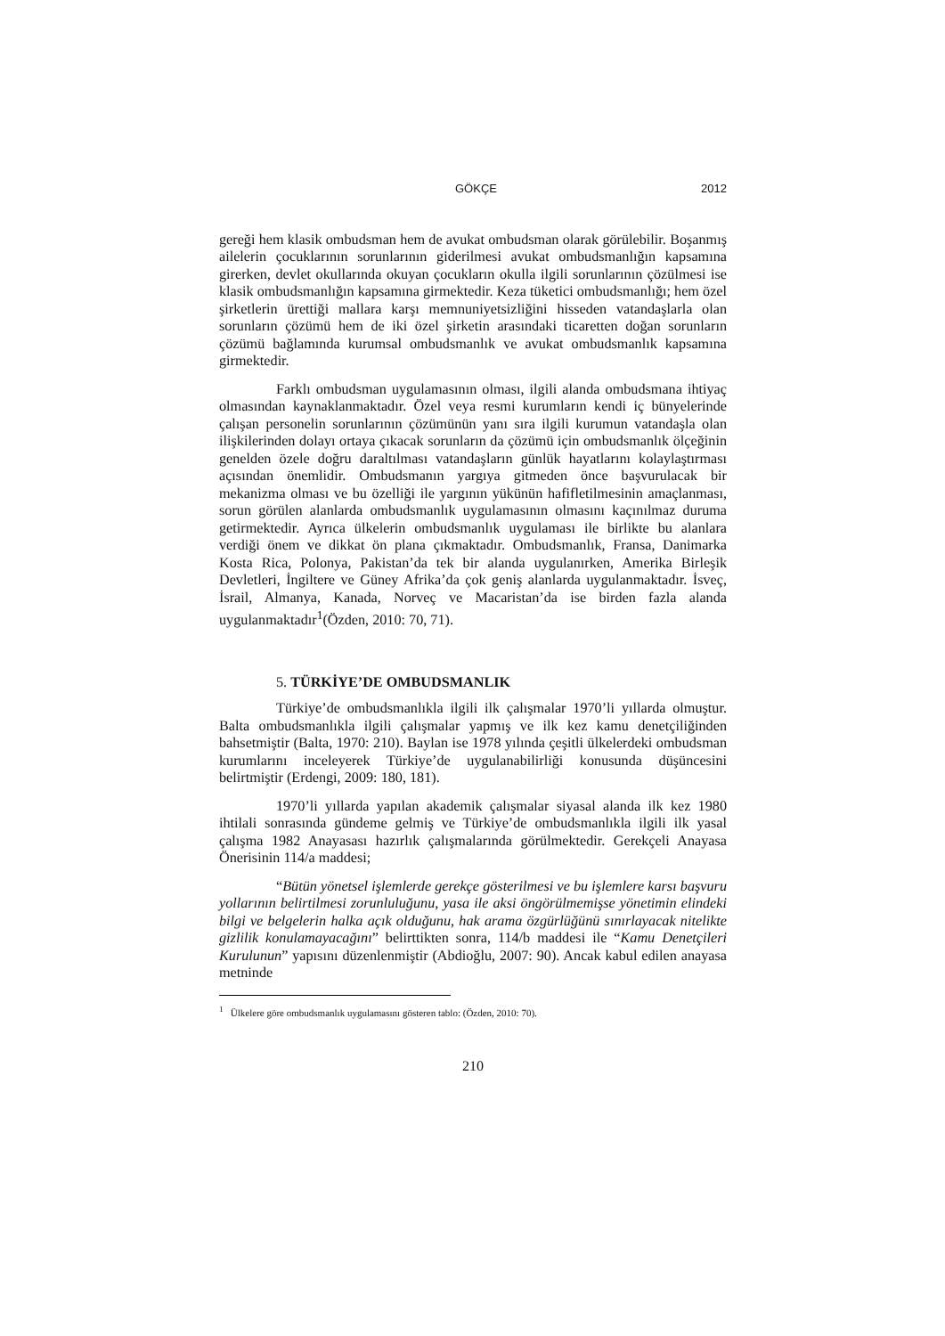GÖKÇE 2012
gereği hem klasik ombudsman hem de avukat ombudsman olarak görülebilir. Boşanmış ailelerin çocuklarının sorunlarının giderilmesi avukat ombudsmanlığın kapsamına girerken, devlet okullarında okuyan çocukların okulla ilgili sorunlarının çözülmesi ise klasik ombudsmanlığın kapsamına girmektedir. Keza tüketici ombudsmanlığı; hem özel şirketlerin ürettiği mallara karşı memnuniyetsizliğini hisseden vatandaşlarla olan sorunların çözümü hem de iki özel şirketin arasındaki ticaretten doğan sorunların çözümü bağlamında kurumsal ombudsmanlık ve avukat ombudsmanlık kapsamına girmektedir.
Farklı ombudsman uygulamasının olması, ilgili alanda ombudsmana ihtiyaç olmasından kaynaklanmaktadır. Özel veya resmi kurumların kendi iç bünyelerinde çalışan personelin sorunlarının çözümünün yanı sıra ilgili kurumun vatandaşla olan ilişkilerinden dolayı ortaya çıkacak sorunların da çözümü için ombudsmanlık ölçeğinin genelden özele doğru daraltılması vatandaşların günlük hayatlarını kolaylaştırması açısından önemlidir. Ombudsmanın yargıya gitmeden önce başvurulacak bir mekanizma olması ve bu özelliği ile yargının yükünün hafifletilmesinin amaçlanması, sorun görülen alanlarda ombudsmanlık uygulamasının olmasını kaçınılmaz duruma getirmektedir. Ayrıca ülkelerin ombudsmanlık uygulaması ile birlikte bu alanlara verdiği önem ve dikkat ön plana çıkmaktadır. Ombudsmanlık, Fransa, Danimarka Kosta Rica, Polonya, Pakistan’da tek bir alanda uygulanırken, Amerika Birleşik Devletleri, İngiltere ve Güney Afrika’da çok geniş alanlarda uygulanmaktadır. İsveç, İsrail, Almanya, Kanada, Norveç ve Macaristan’da ise birden fazla alanda uygulanmaktadır<sup>1</sup>(Özden, 2010: 70, 71).
5. TÜRKİYE’DE OMBUDSMANLIK
Türkiye’de ombudsmanlıkla ilgili ilk çalışmalar 1970’li yıllarda olmuştur. Balta ombudsmanlıkla ilgili çalışmalar yapmış ve ilk kez kamu denetçiliğinden bahsetmiştir (Balta, 1970: 210). Baylan ise 1978 yılında çeşitli ülkelerdeki ombudsman kurumlarını inceleyerek Türkiye’de uygulanabilirliği konusunda düşüncesini belirtmiştir (Erdengi, 2009: 180, 181).
1970’li yıllarda yapılan akademik çalışmalar siyasal alanda ilk kez 1980 ihtilali sonrasında gündeme gelmiş ve Türkiye’de ombudsmanlıkla ilgili ilk yasal çalışma 1982 Anayasası hazırlık çalışmalarında görülmektedir. Gerekçeli Anayasa Önerisinin 114/a maddesi;
“Bütün yönetsel işlemlerde gerekçe gösterilmesi ve bu işlemlere karsı başvuru yollarının belirtilmesi zorunluluğunu, yasa ile aksi öngörülmemişse yönetimin elindeki bilgi ve belgelerin halka açık olduğunu, hak arama özgürlüğünü sınırlayacak nitelikte gizlilik konulamayacağını” belirttikten sonra, 114/b maddesi ile “Kamu Denetçileri Kurulunun” yapısını düzenlenmiştir (Abdioğlu, 2007: 90). Ancak kabul edilen anayasa metninde
<sup>1</sup> Ülkelere göre ombudsmanlık uygulamasını gösteren tablo: (Özden, 2010: 70).
210